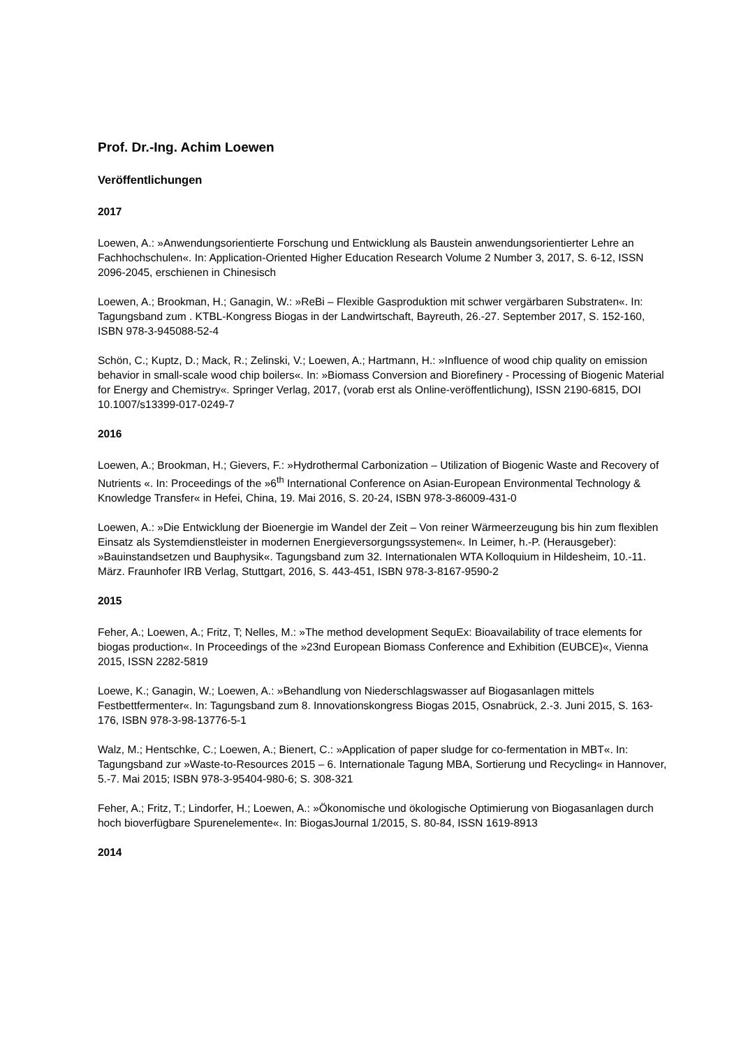Prof. Dr.-Ing. Achim Loewen
Veröffentlichungen
2017
Loewen, A.: »Anwendungsorientierte Forschung und Entwicklung als Baustein anwendungsorientierter Lehre an Fachhochschulen«. In: Application-Oriented Higher Education Research Volume 2 Number 3, 2017, S. 6-12, ISSN 2096-2045, erschienen in Chinesisch
Loewen, A.; Brookman, H.; Ganagin, W.: »ReBi – Flexible Gasproduktion mit schwer vergärbaren Substraten«. In: Tagungsband zum . KTBL-Kongress Biogas in der Landwirtschaft, Bayreuth, 26.-27. September 2017, S. 152-160, ISBN 978-3-945088-52-4
Schön, C.; Kuptz, D.; Mack, R.; Zelinski, V.; Loewen, A.; Hartmann, H.: »Influence of wood chip quality on emission behavior in small-scale wood chip boilers«. In: »Biomass Conversion and Biorefinery - Processing of Biogenic Material for Energy and Chemistry«. Springer Verlag, 2017, (vorab erst als Online-veröffentlichung), ISSN 2190-6815, DOI 10.1007/s13399-017-0249-7
2016
Loewen, A.; Brookman, H.; Gievers, F.: »Hydrothermal Carbonization – Utilization of Biogenic Waste and Recovery of Nutrients «. In: Proceedings of the »6<sup>th</sup> International Conference on Asian-European Environmental Technology & Knowledge Transfer« in Hefei, China, 19. Mai 2016, S. 20-24, ISBN 978-3-86009-431-0
Loewen, A.: »Die Entwicklung der Bioenergie im Wandel der Zeit – Von reiner Wärmeerzeugung bis hin zum flexiblen Einsatz als Systemdienstleister in modernen Energieversorgungssystemen«. In Leimer, h.-P. (Herausgeber): »Bauinstandsetzen und Bauphysik«. Tagungsband zum 32. Internationalen WTA Kolloquium in Hildesheim, 10.-11. März. Fraunhofer IRB Verlag, Stuttgart, 2016, S. 443-451, ISBN 978-3-8167-9590-2
2015
Feher, A.; Loewen, A.; Fritz, T; Nelles, M.: »The method development SequEx: Bioavailability of trace elements for biogas production«. In Proceedings of the »23nd European Biomass Conference and Exhibition (EUBCE)«, Vienna 2015, ISSN 2282-5819
Loewe, K.; Ganagin, W.; Loewen, A.: »Behandlung von Niederschlagswasser auf Biogasanlagen mittels Festbettfermenter«. In: Tagungsband zum 8. Innovationskongress Biogas 2015, Osnabrück, 2.-3. Juni 2015, S. 163-176, ISBN 978-3-98-13776-5-1
Walz, M.; Hentschke, C.; Loewen, A.; Bienert, C.: »Application of paper sludge for co-fermentation in MBT«. In: Tagungsband zur »Waste-to-Resources 2015 – 6. Internationale Tagung MBA, Sortierung und Recycling« in Hannover, 5.-7. Mai 2015; ISBN 978-3-95404-980-6; S. 308-321
Feher, A.; Fritz, T.; Lindorfer, H.; Loewen, A.: »Ökonomische und ökologische Optimierung von Biogasanlagen durch hoch bioverfügbare Spurenelemente«. In: BiogasJournal 1/2015, S. 80-84, ISSN 1619-8913
2014